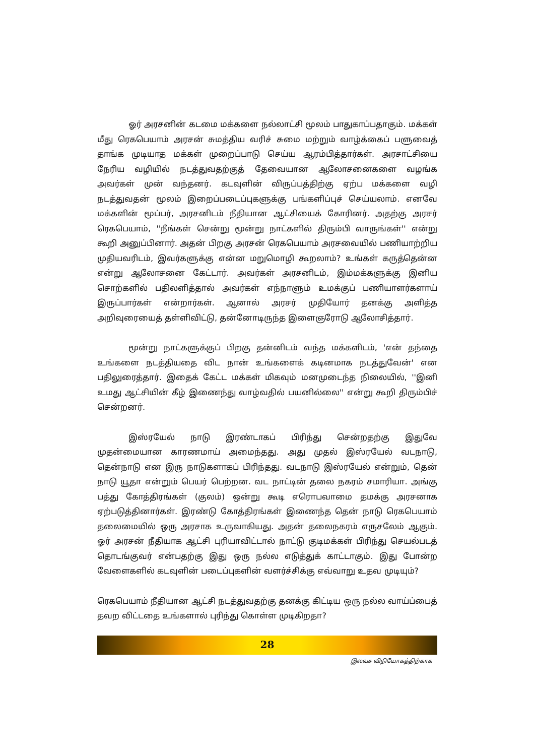ஓர் அரசனின் கடமை மக்களை நல்லாட்சி மூலம் பாதுகாப்பதாகும். மக்கள் மீது ரெகபெயாம் அரசன் சுமத்திய வரிச் சுமை மற்றும் வாழ்க்கைப் பளுவைத் தாங்க முடியாத மக்கள் முறைப்பாடு செய்ய ஆரம்பித்தார்கள். அரசாட்சியை நேரிய வழியில் நடத்துவதற்குத் தேவையான ஆலோசனைகளை வழங்க அவர்கள் முன் வந்தனர். கடவுளின் விருப்பத்திற்கு ஏற்ப மக்களை வழி நடத்துவதன் மூலம் இறைப்படைப்புகளுக்கு பங்களிப்புச் செய்யலாம். எனவே மக்களின் மூப்பர், அரசனிடம் நீதியான ஆட்சியைக் கோரினர். அதற்கு அரசர் ரெகபெயாம், ''நீங்கள் சென்று மூன்று நாட்களில் திரும்பி வாருங்கள்'' என்று கூறி அனுப்பினார். அதன் பிறகு அரசன் ரெகபெயாம் அரசவையில் பணியாற்றிய முதியவரிடம், இவர்களுக்கு என்ன மறுமொழி கூறலாம்? உங்கள் கருத்தென்ன என்று ஆலோசனை கேட்டார். அவர்கள் அரசனிடம், இம்மக்களுக்கு இனிய சொற்களில் பதிலளித்தால் அவர்கள் எந்நாளும் உமக்குப் பணியாளர்களாய் இருப்பார்கள் என்றார்கள். ஆனால் அரசர் முதியோர் தனக்கு அளித்த அறிவுரையைத் தள்ளிவிட்டு, தன்னோடிருந்த இளைஞரோடு ஆலோசித்தார்.
மூன்று நாட்களுக்குப் பிறகு தன்னிடம் வந்த மக்களிடம், 'என் தந்தை உங்களை நடத்தியதை விட நான் உங்களைக் கடினமாக நடத்துவேன்' என பதிலுரைத்தார். இதைக் கேட்ட மக்கள் மிகவும் மனமுடைந்த நிலையில், ''இனி உமது ஆட்சியின் கீழ் இணைந்து வாழ்வதில் பயனில்லை'' என்று கூறி திரும்பிச் சென்றனர்.
இஸ்ரயேல் நாடு இரண்டாகப் பிரிந்து சென்றதற்கு இதுவே முதன்மையான காரணமாய் அமைந்தது. அது முதல் இஸ்ரயேல் வடநாடு, தென்நாடு என இரு நாடுகளாகப் பிரிந்தது. வடநாடு இஸ்ரயேல் என்றும், தென் நாடு யூதா என்றும் பெயர் பெற்றன. வட நாட்டின் தலை நகரம் சமாரியா. அங்கு பத்து கோத்திரங்கள் (குலம்) ஒன்று கூடி எரொபவாமை தமக்கு அரசனாக ஏற்படுத்தினார்கள். இரண்டு கோத்திரங்கள் இணைந்த தென் நாடு ரெகபெயாம் தலைமையில் ஒரு அரசாக உருவாகியது. அதன் தலைநகரம் எருசலேம் ஆகும். ஓர் அரசன் நீதியாக ஆட்சி புரியாவிட்டால் நாட்டு குடிமக்கள் பிரிந்து செயல்படத் தொடங்குவர் என்பதற்கு இது ஒரு நல்ல எடுத்துக் காட்டாகும். இது போன்ற வேளைகளில் கடவுளின் படைப்புகளின் வளர்ச்சிக்கு எவ்வாறு உதவ முடியும்?
ரெகபெயாம் நீதியான ஆட்சி நடத்துவதற்கு தனக்கு கிட்டிய ஒரு நல்ல வாய்ப்பைத் தவற விட்டதை உங்களால் புரிந்து கொள்ள முடிகிறதா?
28
இலவச விநியோகத்திற்காக